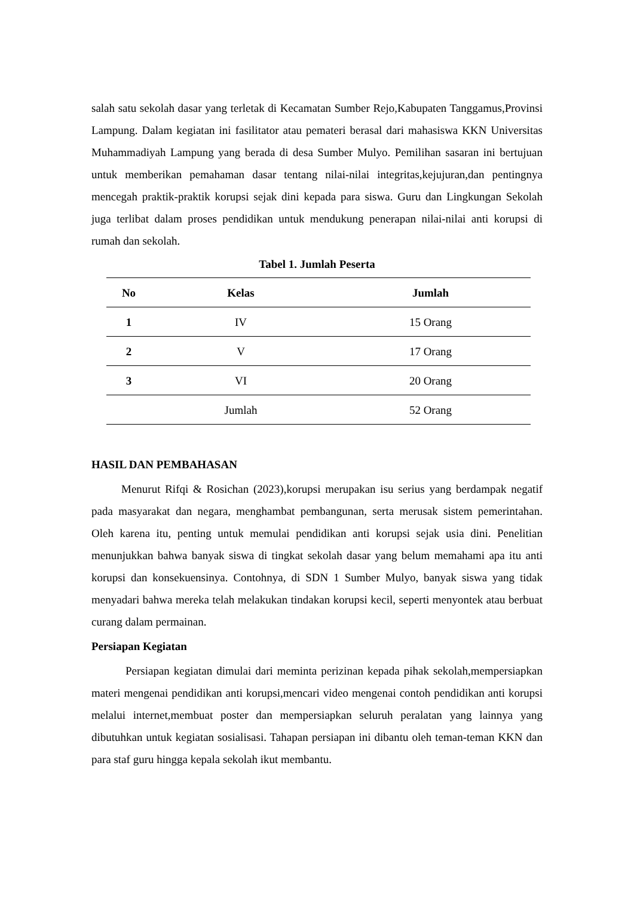salah satu sekolah dasar yang terletak di Kecamatan Sumber Rejo,Kabupaten Tanggamus,Provinsi Lampung. Dalam kegiatan ini fasilitator atau pemateri berasal dari mahasiswa KKN Universitas Muhammadiyah Lampung yang berada di desa Sumber Mulyo. Pemilihan sasaran ini bertujuan untuk memberikan pemahaman dasar tentang nilai-nilai integritas,kejujuran,dan pentingnya mencegah praktik-praktik korupsi sejak dini kepada para siswa. Guru dan Lingkungan Sekolah juga terlibat dalam proses pendidikan untuk mendukung penerapan nilai-nilai anti korupsi di rumah dan sekolah.
Tabel 1. Jumlah Peserta
| No | Kelas | Jumlah |
| --- | --- | --- |
| 1 | IV | 15 Orang |
| 2 | V | 17 Orang |
| 3 | VI | 20 Orang |
| | Jumlah | 52 Orang |
HASIL DAN PEMBAHASAN
Menurut Rifqi & Rosichan (2023),korupsi merupakan isu serius yang berdampak negatif pada masyarakat dan negara, menghambat pembangunan, serta merusak sistem pemerintahan. Oleh karena itu, penting untuk memulai pendidikan anti korupsi sejak usia dini. Penelitian menunjukkan bahwa banyak siswa di tingkat sekolah dasar yang belum memahami apa itu anti korupsi dan konsekuensinya. Contohnya, di SDN 1 Sumber Mulyo, banyak siswa yang tidak menyadari bahwa mereka telah melakukan tindakan korupsi kecil, seperti menyontek atau berbuat curang dalam permainan.
Persiapan Kegiatan
Persiapan kegiatan dimulai dari meminta perizinan kepada pihak sekolah,mempersiapkan materi mengenai pendidikan anti korupsi,mencari video mengenai contoh pendidikan anti korupsi melalui internet,membuat poster dan mempersiapkan seluruh peralatan yang lainnya yang dibutuhkan untuk kegiatan sosialisasi. Tahapan persiapan ini dibantu oleh teman-teman KKN dan para staf guru hingga kepala sekolah ikut membantu.